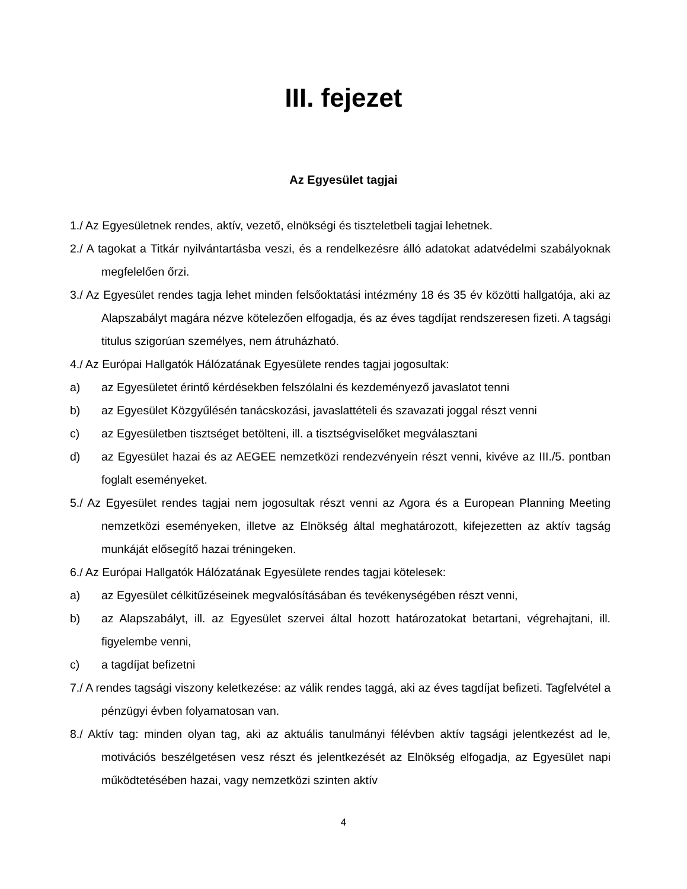III. fejezet
Az Egyesület tagjai
1./ Az Egyesületnek rendes, aktív, vezető, elnökségi és tiszteletbeli tagjai lehetnek.
2./ A tagokat a Titkár nyilvántartásba veszi, és a rendelkezésre álló adatokat adatvédelmi szabályoknak megfelelően őrzi.
3./ Az Egyesület rendes tagja lehet minden felsőoktatási intézmény 18 és 35 év közötti hallgatója, aki az Alapszabályt magára nézve kötelezően elfogadja, és az éves tagdíjat rendszeresen fizeti. A tagsági titulus szigorúan személyes, nem átruházható.
4./ Az Európai Hallgatók Hálózatának Egyesülete rendes tagjai jogosultak:
a) az Egyesületet érintő kérdésekben felszólalni és kezdeményező javaslatot tenni
b) az Egyesület Közgyűlésén tanácskozási, javaslattételi és szavazati joggal részt venni
c) az Egyesületben tisztséget betölteni, ill. a tisztségviselőket megválasztani
d) az Egyesület hazai és az AEGEE nemzetközi rendezvényein részt venni, kivéve az III./5. pontban foglalt eseményeket.
5./ Az Egyesület rendes tagjai nem jogosultak részt venni az Agora és a European Planning Meeting nemzetközi eseményeken, illetve az Elnökség által meghatározott, kifejezetten az aktív tagság munkáját elősegítő hazai tréningeken.
6./ Az Európai Hallgatók Hálózatának Egyesülete rendes tagjai kötelesek:
a) az Egyesület célkitűzéseinek megvalósításában és tevékenységében részt venni,
b) az Alapszabályt, ill. az Egyesület szervei által hozott határozatokat betartani, végrehajtani, ill. figyelembe venni,
c) a tagdíjat befizetni
7./ A rendes tagsági viszony keletkezése: az válik rendes taggá, aki az éves tagdíjat befizeti. Tagfelvétel a pénzügyi évben folyamatosan van.
8./ Aktív tag: minden olyan tag, aki az aktuális tanulmányi félévben aktív tagsági jelentkezést ad le, motivációs beszélgetésen vesz részt és jelentkezését az Elnökség elfogadja, az Egyesület napi működtetésében hazai, vagy nemzetközi szinten aktív
4